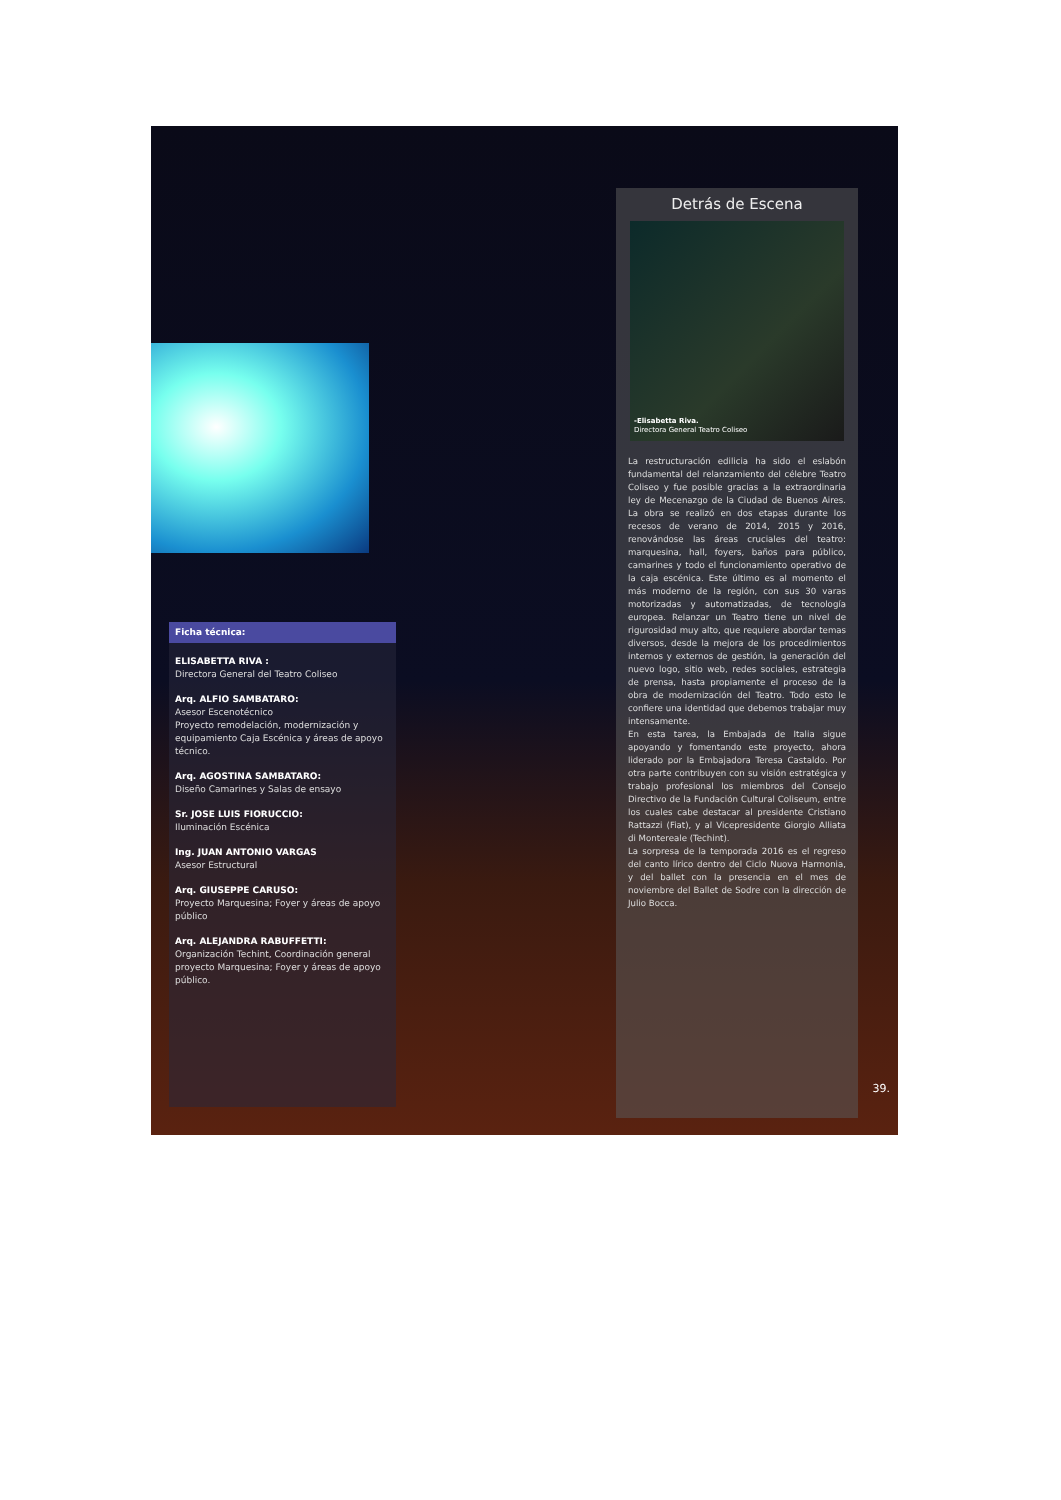Ficha técnica:
ELISABETTA RIVA :
Directora General del Teatro Coliseo
Arq. ALFIO SAMBATARO:
Asesor Escenotécnico
Proyecto remodelación, modernización y equipamiento Caja Escénica y áreas de apoyo técnico.
Arq. AGOSTINA SAMBATARO:
Diseño Camarines y Salas de ensayo
Sr. JOSE LUIS FIORUCCIO:
Iluminación Escénica
Ing. JUAN ANTONIO VARGAS
Asesor Estructural
Arq. GIUSEPPE CARUSO:
Proyecto Marquesina; Foyer y áreas de apoyo público
Arq. ALEJANDRA RABUFFETTI:
Organización Techint, Coordinación general proyecto Marquesina; Foyer y áreas de apoyo público.
Detrás de Escena
-Elisabetta Riva.
Directora General Teatro Coliseo
La restructuración edilicia ha sido el eslabón fundamental del relanzamiento del célebre Teatro Coliseo y fue posible gracias a la extraordinaria ley de Mecenazgo de la Ciudad de Buenos Aires. La obra se realizó en dos etapas durante los recesos de verano de 2014, 2015 y 2016, renovándose las áreas cruciales del teatro: marquesina, hall, foyers, baños para público, camarines y todo el funcionamiento operativo de la caja escénica. Este último es al momento el más moderno de la región, con sus 30 varas motorizadas y automatizadas, de tecnología europea. Relanzar un Teatro tiene un nivel de rigurosidad muy alto, que requiere abordar temas diversos, desde la mejora de los procedimientos internos y externos de gestión, la generación del nuevo logo, sitio web, redes sociales, estrategia de prensa, hasta propiamente el proceso de la obra de modernización del Teatro. Todo esto le confiere una identidad que debemos trabajar muy intensamente.
En esta tarea, la Embajada de Italia sigue apoyando y fomentando este proyecto, ahora liderado por la Embajadora Teresa Castaldo. Por otra parte contribuyen con su visión estratégica y trabajo profesional los miembros del Consejo Directivo de la Fundación Cultural Coliseum, entre los cuales cabe destacar al presidente Cristiano Rattazzi (Fiat), y al Vicepresidente Giorgio Alliata di Montereale (Techint).
La sorpresa de la temporada 2016 es el regreso del canto lírico dentro del Ciclo Nuova Harmonia, y del ballet con la presencia en el mes de noviembre del Ballet de Sodre con la dirección de Julio Bocca.
39.